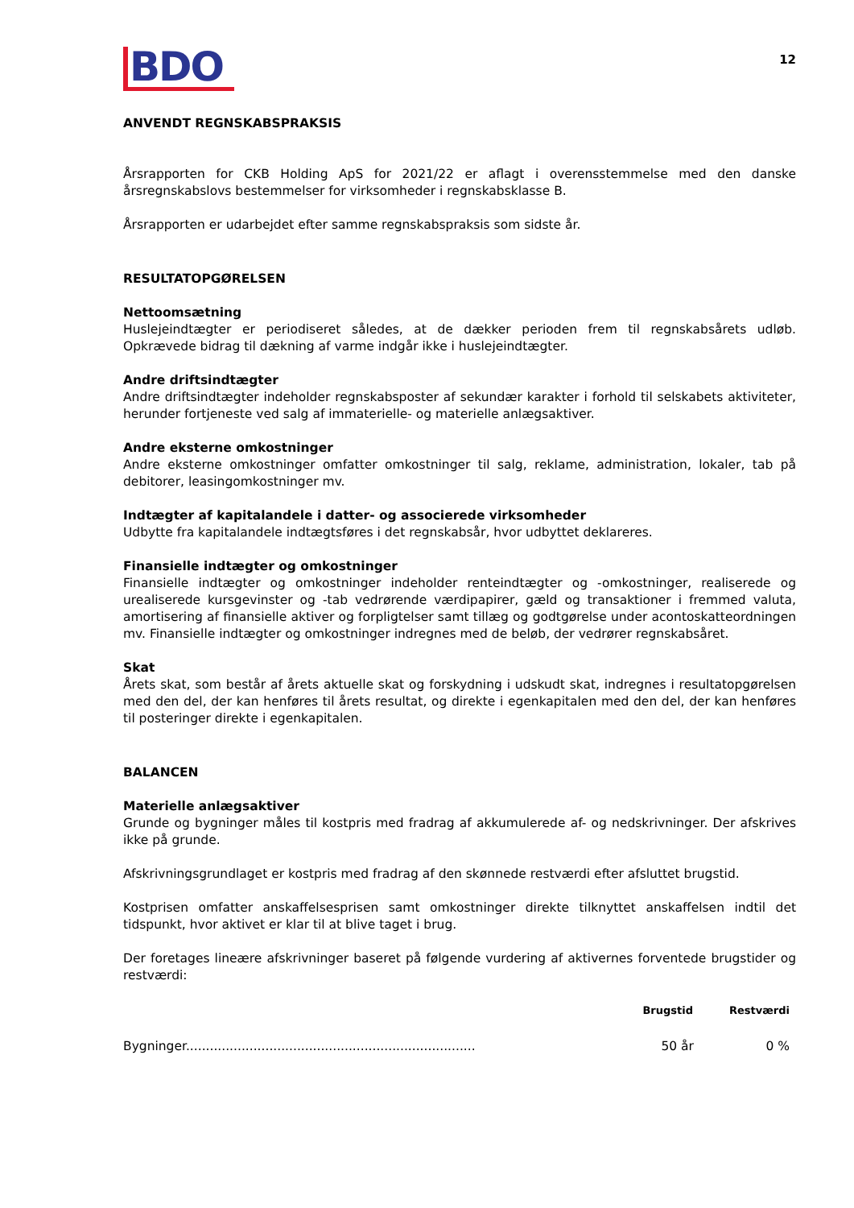BDO
12
ANVENDT REGNSKABSPRAKSIS
Årsrapporten for CKB Holding ApS for 2021/22 er aflagt i overensstemmelse med den danske årsregnskabslovs bestemmelser for virksomheder i regnskabsklasse B.
Årsrapporten er udarbejdet efter samme regnskabspraksis som sidste år.
RESULTATOPGØRELSEN
Nettoomsætning
Huslejeindtægter er periodiseret således, at de dækker perioden frem til regnskabsårets udløb. Opkrævede bidrag til dækning af varme indgår ikke i huslejeindtægter.
Andre driftsindtægter
Andre driftsindtægter indeholder regnskabsposter af sekundær karakter i forhold til selskabets aktiviteter, herunder fortjeneste ved salg af immaterielle- og materielle anlægsaktiver.
Andre eksterne omkostninger
Andre eksterne omkostninger omfatter omkostninger til salg, reklame, administration, lokaler, tab på debitorer, leasingomkostninger mv.
Indtægter af kapitalandele i datter- og associerede virksomheder
Udbytte fra kapitalandele indtægtsføres i det regnskabsår, hvor udbyttet deklareres.
Finansielle indtægter og omkostninger
Finansielle indtægter og omkostninger indeholder renteindtægter og -omkostninger, realiserede og urealiserede kursgevinster og -tab vedrørende værdipapirer, gæld og transaktioner i fremmed valuta, amortisering af finansielle aktiver og forpligtelser samt tillæg og godtgørelse under acontoskatteordningen mv. Finansielle indtægter og omkostninger indregnes med de beløb, der vedrører regnskabsåret.
Skat
Årets skat, som består af årets aktuelle skat og forskydning i udskudt skat, indregnes i resultatopgørelsen med den del, der kan henføres til årets resultat, og direkte i egenkapitalen med den del, der kan henføres til posteringer direkte i egenkapitalen.
BALANCEN
Materielle anlægsaktiver
Grunde og bygninger måles til kostpris med fradrag af akkumulerede af- og nedskrivninger. Der afskrives ikke på grunde.
Afskrivningsgrundlaget er kostpris med fradrag af den skønnede restværdi efter afsluttet brugstid.
Kostprisen omfatter anskaffelsesprisen samt omkostninger direkte tilknyttet anskaffelsen indtil det tidspunkt, hvor aktivet er klar til at blive taget i brug.
Der foretages lineære afskrivninger baseret på følgende vurdering af aktivernes forventede brugstider og restværdi:
| | Brugstid | Restværdi |
| --- | --- | --- |
| Bygninger......................................................................... | 50 år | 0 % |